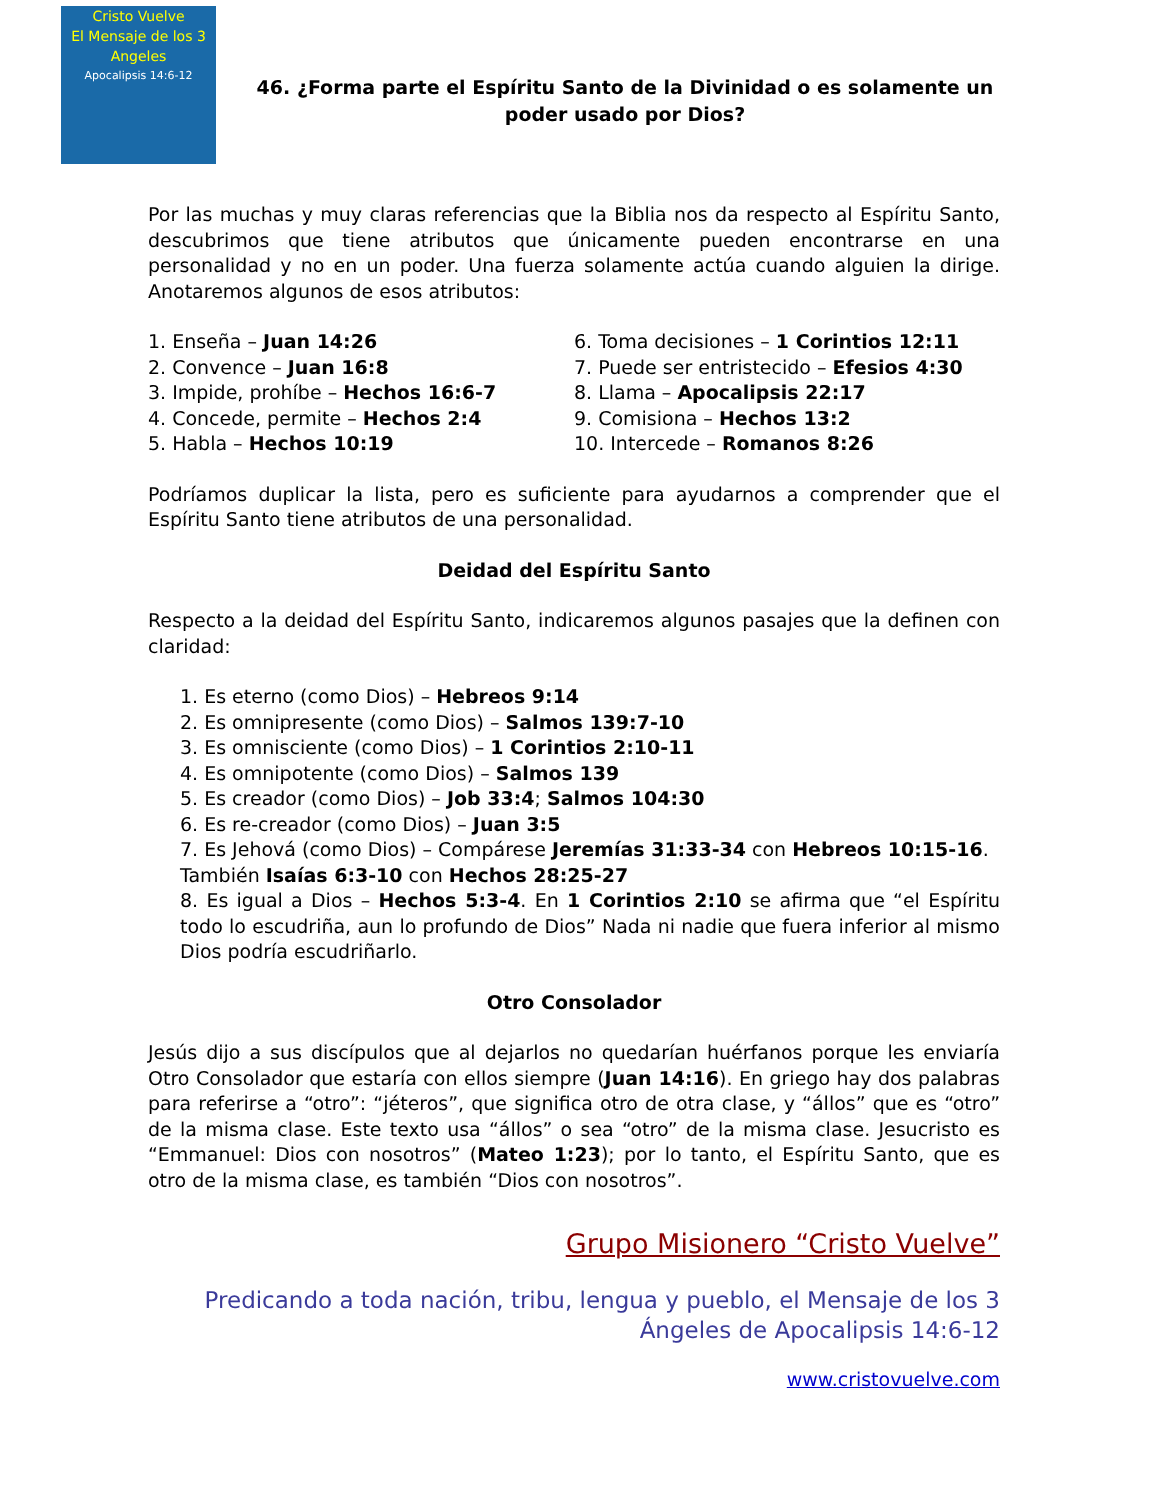Cristo Vuelve
El Mensaje de los 3 Angeles
Apocalipsis 14:6-12
46. ¿Forma parte el Espíritu Santo de la Divinidad o es solamente un poder usado por Dios?
Por las muchas y muy claras referencias que la Biblia nos da respecto al Espíritu Santo, descubrimos que tiene atributos que únicamente pueden encontrarse en una personalidad y no en un poder. Una fuerza solamente actúa cuando alguien la dirige. Anotaremos algunos de esos atributos:
1. Enseña – Juan 14:26
2. Convence – Juan 16:8
3. Impide, prohíbe – Hechos 16:6-7
4. Concede, permite – Hechos 2:4
5. Habla – Hechos 10:19
6. Toma decisiones – 1 Corintios 12:11
7. Puede ser entristecido – Efesios 4:30
8. Llama – Apocalipsis 22:17
9. Comisiona – Hechos 13:2
10. Intercede – Romanos 8:26
Podríamos duplicar la lista, pero es suficiente para ayudarnos a comprender que el Espíritu Santo tiene atributos de una personalidad.
Deidad del Espíritu Santo
Respecto a la deidad del Espíritu Santo, indicaremos algunos pasajes que la definen con claridad:
1. Es eterno (como Dios) – Hebreos 9:14
2. Es omnipresente (como Dios) – Salmos 139:7-10
3. Es omnisciente (como Dios) – 1 Corintios 2:10-11
4. Es omnipotente (como Dios) – Salmos 139
5. Es creador (como Dios) – Job 33:4; Salmos 104:30
6. Es re-creador (como Dios) – Juan 3:5
7. Es Jehová (como Dios) – Compárese Jeremías 31:33-34 con Hebreos 10:15-16. También Isaías 6:3-10 con Hechos 28:25-27
8. Es igual a Dios – Hechos 5:3-4. En 1 Corintios 2:10 se afirma que “el Espíritu todo lo escudriña, aun lo profundo de Dios” Nada ni nadie que fuera inferior al mismo Dios podría escudriñarlo.
Otro Consolador
Jesús dijo a sus discípulos que al dejarlos no quedarían huérfanos porque les enviaría Otro Consolador que estaría con ellos siempre (Juan 14:16). En griego hay dos palabras para referirse a “otro”: “jéteros”, que significa otro de otra clase, y “állos” que es “otro” de la misma clase. Este texto usa “állos” o sea “otro” de la misma clase. Jesucristo es “Emmanuel: Dios con nosotros” (Mateo 1:23); por lo tanto, el Espíritu Santo, que es otro de la misma clase, es también “Dios con nosotros”.
Grupo Misionero “Cristo Vuelve”
Predicando a toda nación, tribu, lengua y pueblo, el Mensaje de los 3 Ángeles de Apocalipsis 14:6-12
www.cristovuelve.com